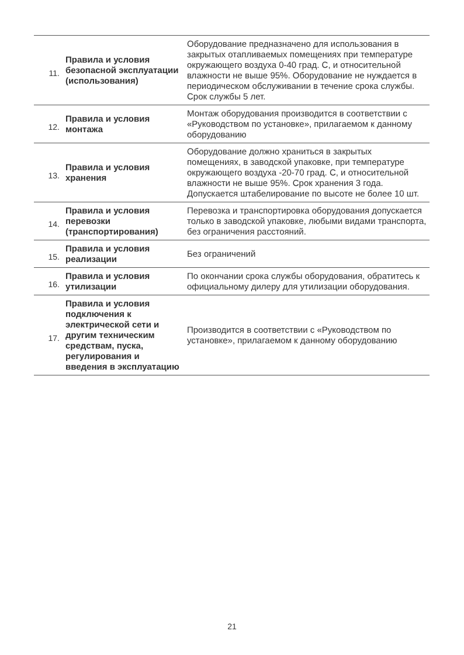| 11. | Правила и условия безопасной эксплуатации (использования) | Оборудование предназначено для использования в закрытых отапливаемых помещениях при температуре окружающего воздуха 0-40 град. С, и относительной влажности не выше 95%. Оборудование не нуждается в периодическом обслуживании в течение срока службы. Срок службы 5 лет. |
| 12. | Правила и условия монтажа | Монтаж оборудования производится в соответствии с «Руководством по установке», прилагаемом к данному оборудованию |
| 13. | Правила и условия хранения | Оборудование должно храниться в закрытых помещениях, в заводской упаковке, при температуре окружающего воздуха -20-70 град. С, и относительной влажности не выше 95%. Срок хранения 3 года. Допускается штабелирование по высоте не более 10 шт. |
| 14. | Правила и условия перевозки (транспортирования) | Перевозка и транспортировка оборудования допускается только в заводской упаковке, любыми видами транспорта, без ограничения расстояний. |
| 15. | Правила и условия реализации | Без ограничений |
| 16. | Правила и условия утилизации | По окончании срока службы оборудования, обратитесь к официальному дилеру для утилизации оборудования. |
| 17. | Правила и условия подключения к электрической сети и другим техническим средствам, пуска, регулирования и введения в эксплуатацию | Производится в соответствии с «Руководством по установке», прилагаемом к данному оборудованию |
21